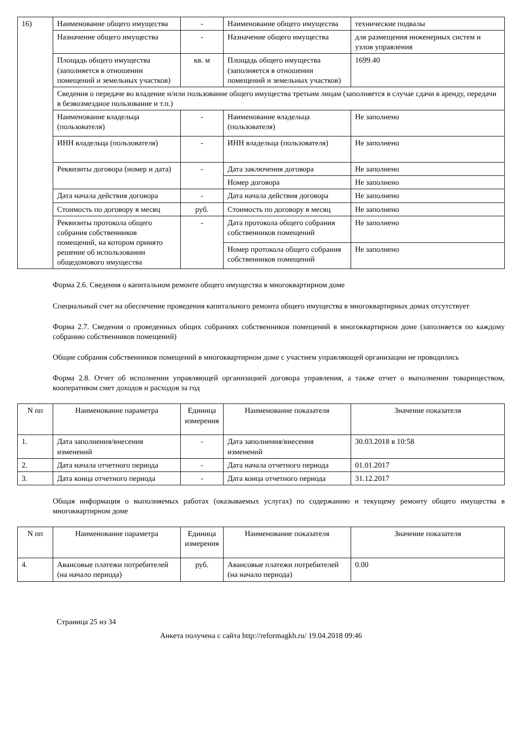| 16) | Наименование общего имущества | - | Наименование общего имущества | технические подвалы |
| | Назначение общего имущества | - | Назначение общего имущества | для размещения инженерных систем и узлов управления |
| | Площадь общего имущества (заполняется в отношении помещений и земельных участков) | кв. м | Площадь общего имущества (заполняется в отношении помещений и земельных участков) | 1699.40 |
| | Сведения о передаче во владение и/или пользование общего имущества третьим лицам (заполняется в случае сдачи в аренду, передачи в безвозмездное пользование и т.п.) | | | |
| | Наименование владельца (пользователя) | - | Наименование владельца (пользователя) | Не заполнено |
| | ИНН владельца (пользователя) | - | ИНН владельца (пользователя) | Не заполнено |
| | Реквизиты договора (номер и дата) | - | Дата заключения договора | Не заполнено |
| | | | Номер договора | Не заполнено |
| | Дата начала действия договора | - | Дата начала действия договора | Не заполнено |
| | Стоимость по договору в месяц | руб. | Стоимость по договору в месяц | Не заполнено |
| | Реквизиты протокола общего собрания собственников помещений, на котором принято решение об использовании общедомового имущества | - | Дата протокола общего собрания собственников помещений | Не заполнено |
| | | | Номер протокола общего собрания собственников помещений | Не заполнено |
Форма 2.6. Сведения о капитальном ремонте общего имущества в многоквартирном доме
Специальный счет на обеспечение проведения капитального ремонта общего имущества в многоквартирных домах отсутствует
Форма 2.7. Сведения о проведенных общих собраниях собственников помещений в многоквартирном доме (заполняется по каждому собранию собственников помещений)
Общие собрания собственников помещений в многоквартирном доме с участием управляющей организации не проводились
Форма 2.8. Отчет об исполнении управляющей организацией договора управления, а также отчет о выполнении товариществом, кооперативом смет доходов и расходов за год
| N пп | Наименование параметра | Единица измерения | Наименование показателя | Значение показателя |
| --- | --- | --- | --- | --- |
| 1. | Дата заполнения/внесения изменений | - | Дата заполнения/внесения изменений | 30.03.2018 в 10:58 |
| 2. | Дата начала отчетного периода | - | Дата начала отчетного периода | 01.01.2017 |
| 3. | Дата конца отчетного периода | - | Дата конца отчетного периода | 31.12.2017 |
Общая информация о выполняемых работах (оказываемых услугах) по содержанию и текущему ремонту общего имущества в многоквартирном доме
| N пп | Наименование параметра | Единица измерения | Наименование показателя | Значение показателя |
| --- | --- | --- | --- | --- |
| 4. | Авансовые платежи потребителей (на начало периода) | руб. | Авансовые платежи потребителей (на начало периода) | 0.00 |
Страница 25 из 34
Анкета получена с сайта http://reformagkh.ru/ 19.04.2018 09:46